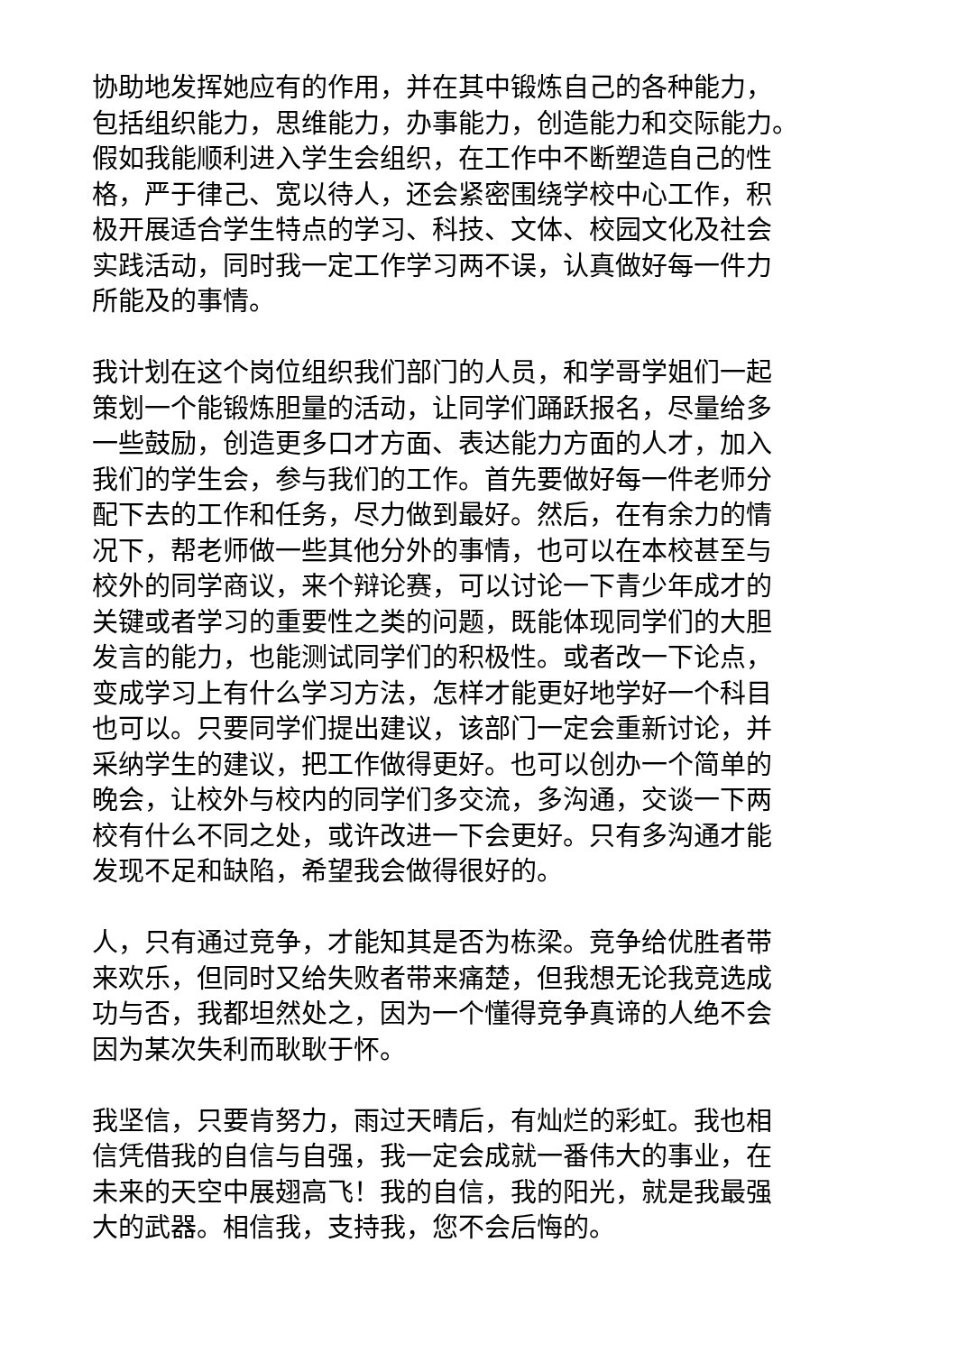协助地发挥她应有的作用，并在其中锻炼自己的各种能力，
包括组织能力，思维能力，办事能力，创造能力和交际能力。
假如我能顺利进入学生会组织，在工作中不断塑造自己的性
格，严于律己、宽以待人，还会紧密围绕学校中心工作，积
极开展适合学生特点的学习、科技、文体、校园文化及社会
实践活动，同时我一定工作学习两不误，认真做好每一件力
所能及的事情。
我计划在这个岗位组织我们部门的人员，和学哥学姐们一起
策划一个能锻炼胆量的活动，让同学们踊跃报名，尽量给多
一些鼓励，创造更多口才方面、表达能力方面的人才，加入
我们的学生会，参与我们的工作。首先要做好每一件老师分
配下去的工作和任务，尽力做到最好。然后，在有余力的情
况下，帮老师做一些其他分外的事情，也可以在本校甚至与
校外的同学商议，来个辩论赛，可以讨论一下青少年成才的
关键或者学习的重要性之类的问题，既能体现同学们的大胆
发言的能力，也能测试同学们的积极性。或者改一下论点，
变成学习上有什么学习方法，怎样才能更好地学好一个科目
也可以。只要同学们提出建议，该部门一定会重新讨论，并
采纳学生的建议，把工作做得更好。也可以创办一个简单的
晚会，让校外与校内的同学们多交流，多沟通，交谈一下两
校有什么不同之处，或许改进一下会更好。只有多沟通才能
发现不足和缺陷，希望我会做得很好的。
人，只有通过竞争，才能知其是否为栋梁。竞争给优胜者带
来欢乐，但同时又给失败者带来痛楚，但我想无论我竞选成
功与否，我都坦然处之，因为一个懂得竞争真谛的人绝不会
因为某次失利而耿耿于怀。
我坚信，只要肯努力，雨过天晴后，有灿烂的彩虹。我也相
信凭借我的自信与自强，我一定会成就一番伟大的事业，在
未来的天空中展翅高飞！我的自信，我的阳光，就是我最强
大的武器。相信我，支持我，您不会后悔的。